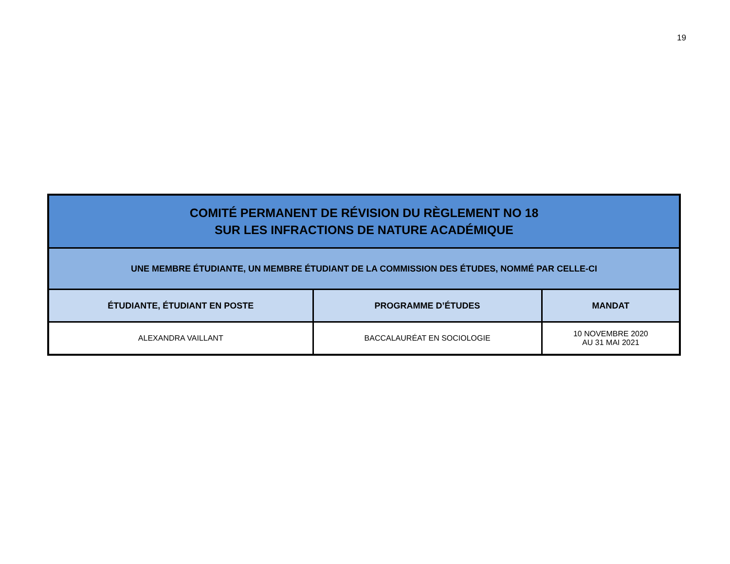19
| COMITÉ PERMANENT DE RÉVISION DU RÈGLEMENT NO 18 SUR LES INFRACTIONS DE NATURE ACADÉMIQUE | | |
| UNE MEMBRE ÉTUDIANTE, UN MEMBRE ÉTUDIANT DE LA COMMISSION DES ÉTUDES, NOMMÉ PAR CELLE-CI | | |
| ÉTUDIANTE, ÉTUDIANT EN POSTE | PROGRAMME D’ÉTUDES | MANDAT |
| ALEXANDRA VAILLANT | BACCALAURÉAT EN SOCIOLOGIE | 10 NOVEMBRE 2020 AU 31 MAI 2021 |